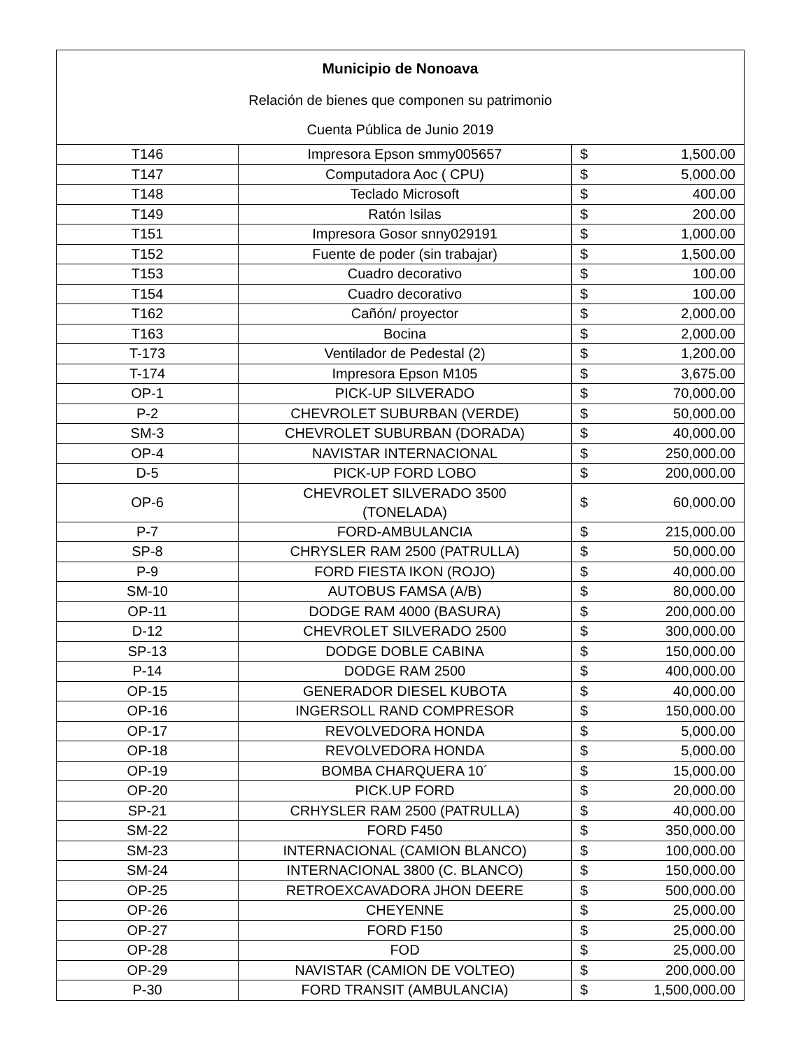| Municipio de Nonoava | | | |
| --- | --- | --- | --- |
| Relación de bienes que componen su patrimonio | | | |
| Cuenta Pública de Junio 2019 | | | |
| T146 | Impresora Epson smmy005657 | $ | 1,500.00 |
| T147 | Computadora Aoc ( CPU) | $ | 5,000.00 |
| T148 | Teclado Microsoft | $ | 400.00 |
| T149 | Ratón Isilas | $ | 200.00 |
| T151 | Impresora Gosor snny029191 | $ | 1,000.00 |
| T152 | Fuente de poder (sin trabajar) | $ | 1,500.00 |
| T153 | Cuadro decorativo | $ | 100.00 |
| T154 | Cuadro decorativo | $ | 100.00 |
| T162 | Cañón/ proyector | $ | 2,000.00 |
| T163 | Bocina | $ | 2,000.00 |
| T-173 | Ventilador de Pedestal (2) | $ | 1,200.00 |
| T-174 | Impresora Epson M105 | $ | 3,675.00 |
| OP-1 | PICK-UP SILVERADO | $ | 70,000.00 |
| P-2 | CHEVROLET SUBURBAN (VERDE) | $ | 50,000.00 |
| SM-3 | CHEVROLET SUBURBAN (DORADA) | $ | 40,000.00 |
| OP-4 | NAVISTAR INTERNACIONAL | $ | 250,000.00 |
| D-5 | PICK-UP FORD LOBO | $ | 200,000.00 |
| OP-6 | CHEVROLET SILVERADO 3500 (TONELADA) | $ | 60,000.00 |
| P-7 | FORD-AMBULANCIA | $ | 215,000.00 |
| SP-8 | CHRYSLER RAM 2500 (PATRULLA) | $ | 50,000.00 |
| P-9 | FORD FIESTA IKON (ROJO) | $ | 40,000.00 |
| SM-10 | AUTOBUS FAMSA (A/B) | $ | 80,000.00 |
| OP-11 | DODGE RAM 4000 (BASURA) | $ | 200,000.00 |
| D-12 | CHEVROLET SILVERADO 2500 | $ | 300,000.00 |
| SP-13 | DODGE DOBLE CABINA | $ | 150,000.00 |
| P-14 | DODGE RAM 2500 | $ | 400,000.00 |
| OP-15 | GENERADOR DIESEL KUBOTA | $ | 40,000.00 |
| OP-16 | INGERSOLL RAND COMPRESOR | $ | 150,000.00 |
| OP-17 | REVOLVEDORA HONDA | $ | 5,000.00 |
| OP-18 | REVOLVEDORA HONDA | $ | 5,000.00 |
| OP-19 | BOMBA CHARQUERA 10´ | $ | 15,000.00 |
| OP-20 | PICK.UP FORD | $ | 20,000.00 |
| SP-21 | CRHYSLER RAM 2500 (PATRULLA) | $ | 40,000.00 |
| SM-22 | FORD F450 | $ | 350,000.00 |
| SM-23 | INTERNACIONAL (CAMION BLANCO) | $ | 100,000.00 |
| SM-24 | INTERNACIONAL 3800 (C. BLANCO) | $ | 150,000.00 |
| OP-25 | RETROEXCAVADORA JHON DEERE | $ | 500,000.00 |
| OP-26 | CHEYENNE | $ | 25,000.00 |
| OP-27 | FORD F150 | $ | 25,000.00 |
| OP-28 | FOD | $ | 25,000.00 |
| OP-29 | NAVISTAR (CAMION DE VOLTEO) | $ | 200,000.00 |
| P-30 | FORD TRANSIT (AMBULANCIA) | $ | 1,500,000.00 |